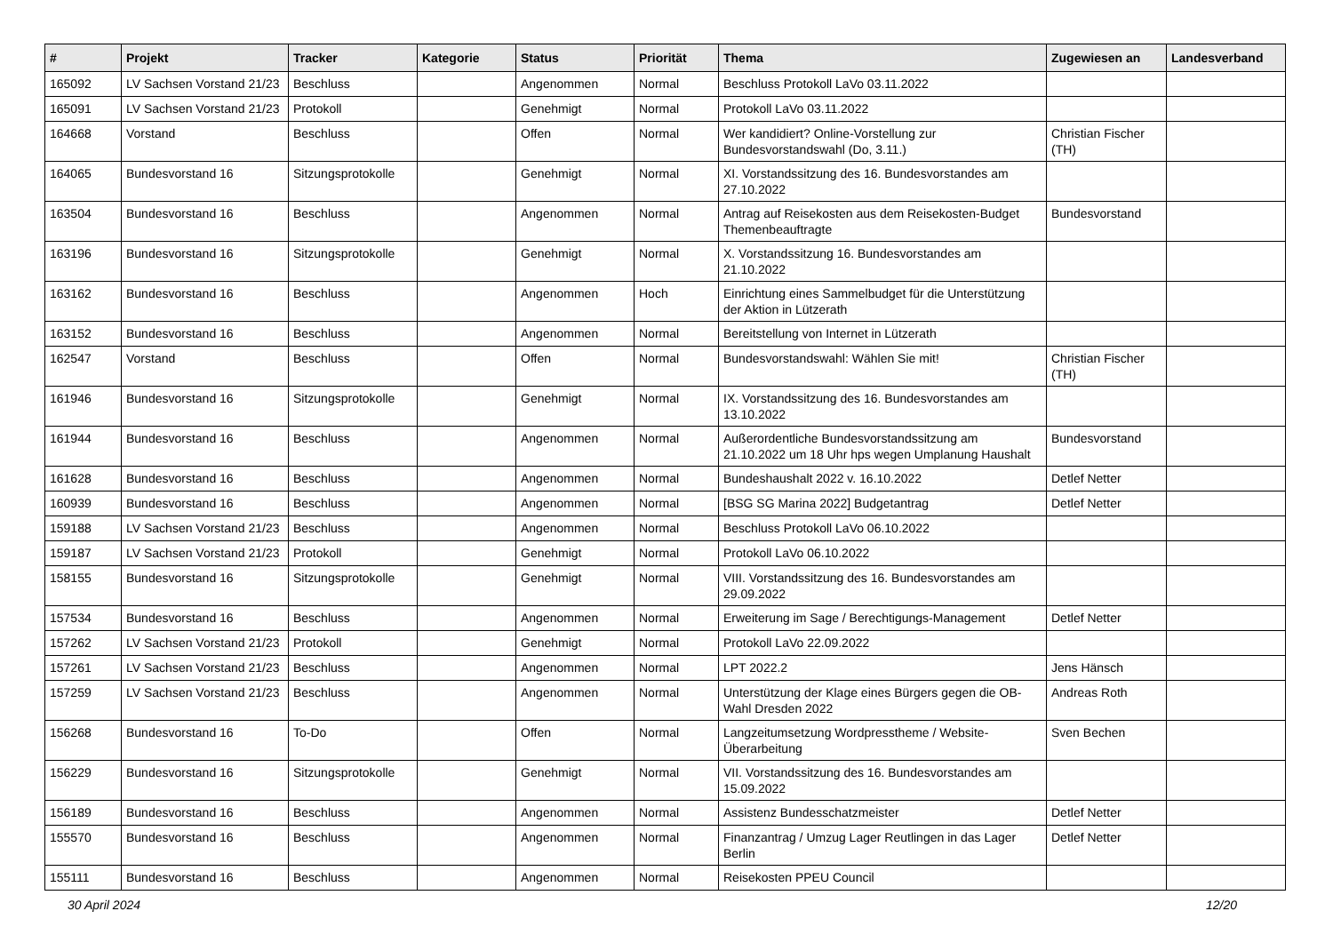| # | Projekt | Tracker | Kategorie | Status | Priorität | Thema | Zugewiesen an | Landesverband |
| --- | --- | --- | --- | --- | --- | --- | --- | --- |
| 165092 | LV Sachsen Vorstand 21/23 | Beschluss | | Angenommen | Normal | Beschluss Protokoll LaVo 03.11.2022 | | |
| 165091 | LV Sachsen Vorstand 21/23 | Protokoll | | Genehmigt | Normal | Protokoll LaVo 03.11.2022 | | |
| 164668 | Vorstand | Beschluss | | Offen | Normal | Wer kandidiert? Online-Vorstellung zur Bundesvorstandswahl (Do, 3.11.) | Christian Fischer (TH) | |
| 164065 | Bundesvorstand 16 | Sitzungsprotokolle | | Genehmigt | Normal | XI. Vorstandssitzung des 16. Bundesvorstandes am 27.10.2022 | | |
| 163504 | Bundesvorstand 16 | Beschluss | | Angenommen | Normal | Antrag auf Reisekosten aus dem Reisekosten-Budget Themenbeauftragte | Bundesvorstand | |
| 163196 | Bundesvorstand 16 | Sitzungsprotokolle | | Genehmigt | Normal | X. Vorstandssitzung 16. Bundesvorstandes am 21.10.2022 | | |
| 163162 | Bundesvorstand 16 | Beschluss | | Angenommen | Hoch | Einrichtung eines Sammelbudget für die Unterstützung der Aktion in Lützerath | | |
| 163152 | Bundesvorstand 16 | Beschluss | | Angenommen | Normal | Bereitstellung von Internet in Lützerath | | |
| 162547 | Vorstand | Beschluss | | Offen | Normal | Bundesvorstandswahl: Wählen Sie mit! | Christian Fischer (TH) | |
| 161946 | Bundesvorstand 16 | Sitzungsprotokolle | | Genehmigt | Normal | IX. Vorstandssitzung des 16. Bundesvorstandes am 13.10.2022 | | |
| 161944 | Bundesvorstand 16 | Beschluss | | Angenommen | Normal | Außerordentliche Bundesvorstandssitzung am 21.10.2022 um 18 Uhr hps wegen Umplanung Haushalt | Bundesvorstand | |
| 161628 | Bundesvorstand 16 | Beschluss | | Angenommen | Normal | Bundeshaushalt 2022 v. 16.10.2022 | Detlef Netter | |
| 160939 | Bundesvorstand 16 | Beschluss | | Angenommen | Normal | [BSG SG Marina 2022] Budgetantrag | Detlef Netter | |
| 159188 | LV Sachsen Vorstand 21/23 | Beschluss | | Angenommen | Normal | Beschluss Protokoll LaVo 06.10.2022 | | |
| 159187 | LV Sachsen Vorstand 21/23 | Protokoll | | Genehmigt | Normal | Protokoll LaVo 06.10.2022 | | |
| 158155 | Bundesvorstand 16 | Sitzungsprotokolle | | Genehmigt | Normal | VIII. Vorstandssitzung des 16. Bundesvorstandes am 29.09.2022 | | |
| 157534 | Bundesvorstand 16 | Beschluss | | Angenommen | Normal | Erweiterung im Sage / Berechtigungs-Management | Detlef Netter | |
| 157262 | LV Sachsen Vorstand 21/23 | Protokoll | | Genehmigt | Normal | Protokoll LaVo 22.09.2022 | | |
| 157261 | LV Sachsen Vorstand 21/23 | Beschluss | | Angenommen | Normal | LPT 2022.2 | Jens Hänsch | |
| 157259 | LV Sachsen Vorstand 21/23 | Beschluss | | Angenommen | Normal | Unterstützung der Klage eines Bürgers gegen die OB-Wahl Dresden 2022 | Andreas Roth | |
| 156268 | Bundesvorstand 16 | To-Do | | Offen | Normal | Langzeitumsetzung Wordpresstheme / Website-Überarbeitung | Sven Bechen | |
| 156229 | Bundesvorstand 16 | Sitzungsprotokolle | | Genehmigt | Normal | VII. Vorstandssitzung des 16. Bundesvorstandes am 15.09.2022 | | |
| 156189 | Bundesvorstand 16 | Beschluss | | Angenommen | Normal | Assistenz Bundesschatzmeister | Detlef Netter | |
| 155570 | Bundesvorstand 16 | Beschluss | | Angenommen | Normal | Finanzantrag / Umzug Lager Reutlingen in das Lager Berlin | Detlef Netter | |
| 155111 | Bundesvorstand 16 | Beschluss | | Angenommen | Normal | Reisekosten PPEU Council | | |
30 April 2024 12/20